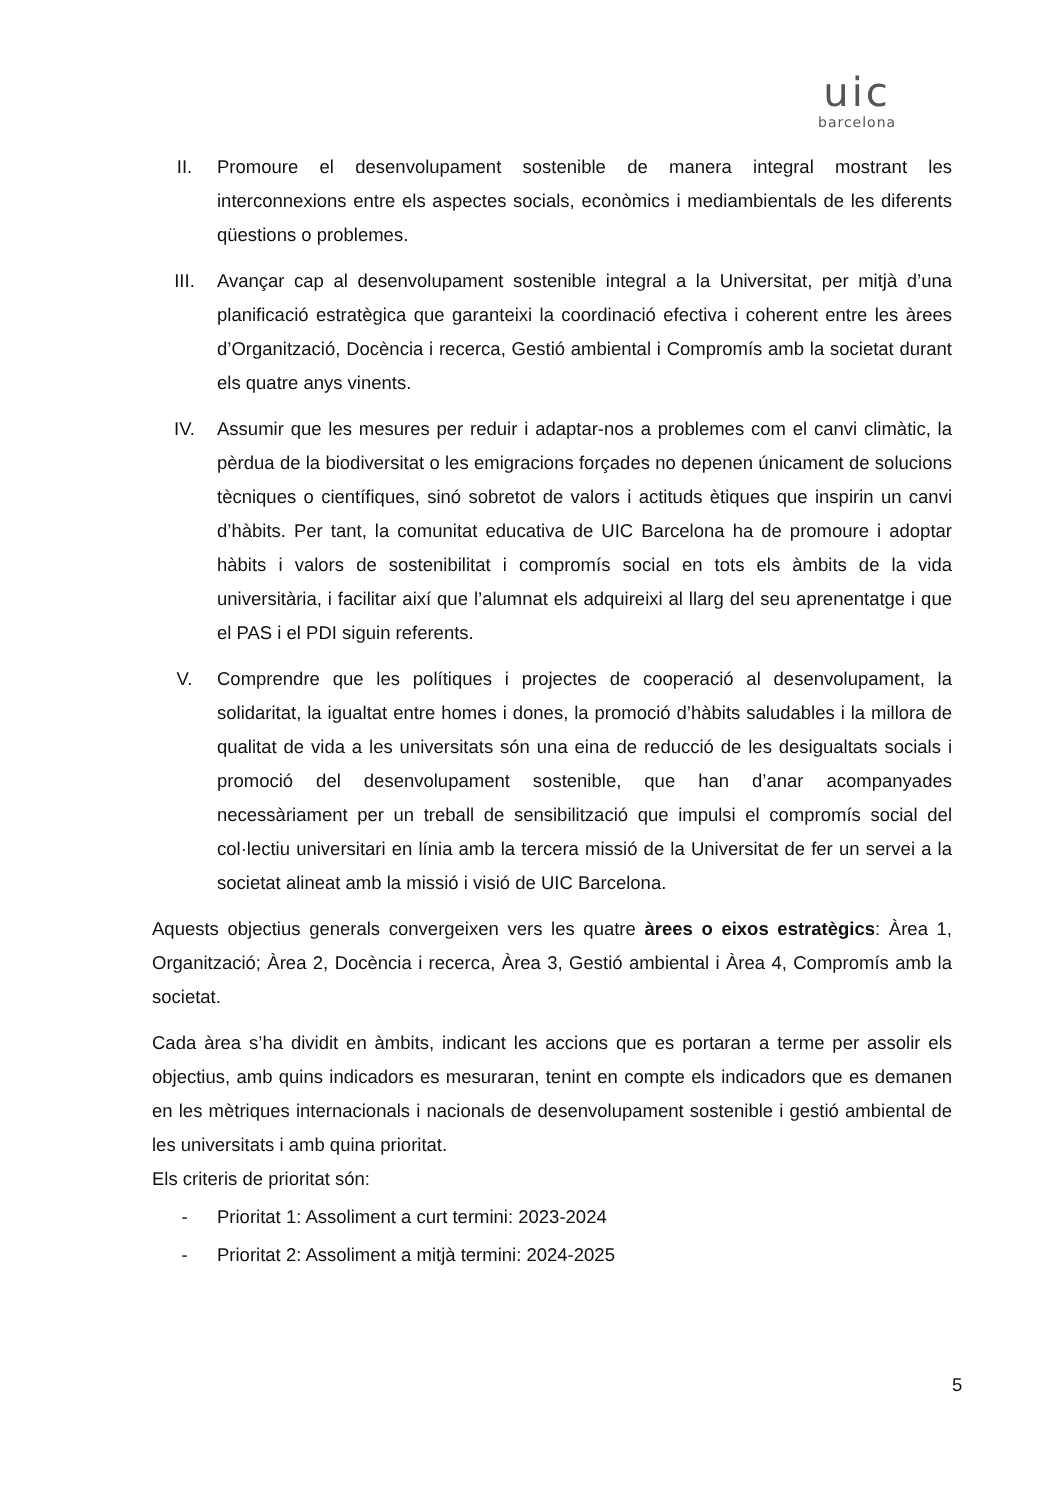uic
barcelona
II. Promoure el desenvolupament sostenible de manera integral mostrant les interconnexions entre els aspectes socials, econòmics i mediambientals de les diferents qüestions o problemes.
III. Avançar cap al desenvolupament sostenible integral a la Universitat, per mitjà d’una planificació estratègica que garanteixi la coordinació efectiva i coherent entre les àrees d’Organització, Docència i recerca, Gestió ambiental i Compromís amb la societat durant els quatre anys vinents.
IV. Assumir que les mesures per reduir i adaptar-nos a problemes com el canvi climàtic, la pèrdua de la biodiversitat o les emigracions forçades no depenen únicament de solucions tècniques o científiques, sinó sobretot de valors i actituds ètiques que inspirin un canvi d’hàbits. Per tant, la comunitat educativa de UIC Barcelona ha de promoure i adoptar hàbits i valors de sostenibilitat i compromís social en tots els àmbits de la vida universitària, i facilitar així que l’alumnat els adquireixi al llarg del seu aprenentatge i que el PAS i el PDI siguin referents.
V. Comprendre que les polítiques i projectes de cooperació al desenvolupament, la solidaritat, la igualtat entre homes i dones, la promoció d’hàbits saludables i la millora de qualitat de vida a les universitats són una eina de reducció de les desigualtats socials i promoció del desenvolupament sostenible, que han d’anar acompanyades necessàriament per un treball de sensibilització que impulsi el compromís social del col·lectiu universitari en línia amb la tercera missió de la Universitat de fer un servei a la societat alineat amb la missió i visió de UIC Barcelona.
Aquests objectius generals convergeixen vers les quatre àrees o eixos estratègics: Àrea 1, Organització; Àrea 2, Docència i recerca, Àrea 3, Gestió ambiental i Àrea 4, Compromís amb la societat.
Cada àrea s’ha dividit en àmbits, indicant les accions que es portaran a terme per assolir els objectius, amb quins indicadors es mesuraran, tenint en compte els indicadors que es demanen en les mètriques internacionals i nacionals de desenvolupament sostenible i gestió ambiental de les universitats i amb quina prioritat.
Els criteris de prioritat són:
- Prioritat 1: Assoliment a curt termini: 2023-2024
- Prioritat 2: Assoliment a mitjà termini: 2024-2025
5